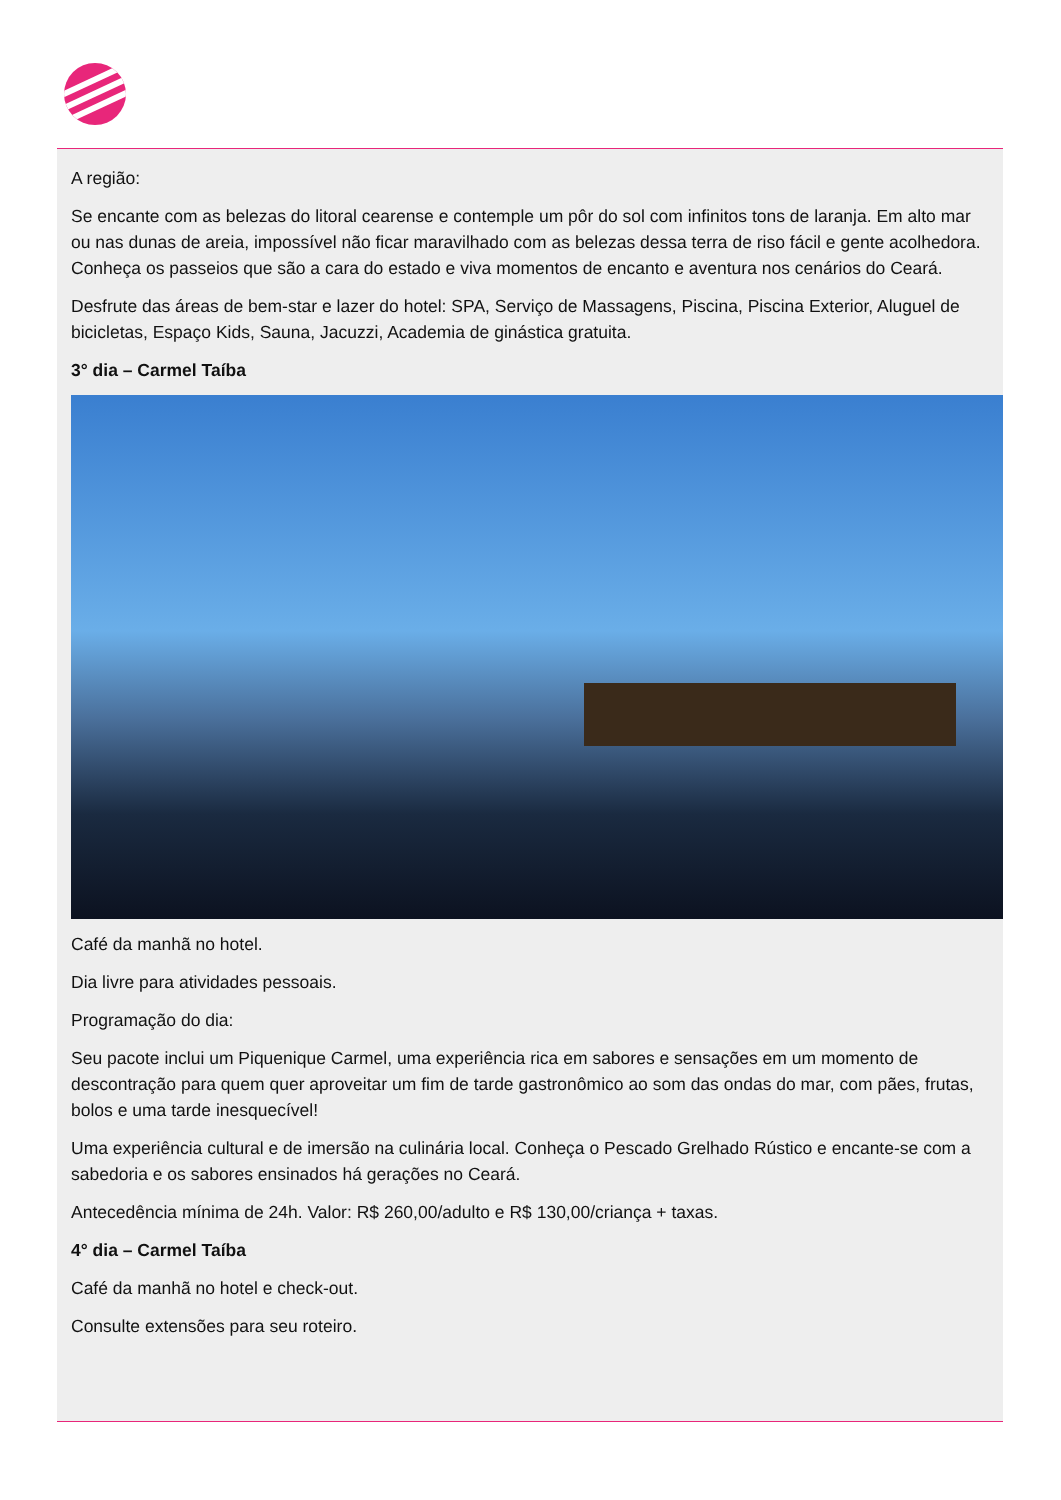A região:
Se encante com as belezas do litoral cearense e contemple um pôr do sol com infinitos tons de laranja. Em alto mar ou nas dunas de areia, impossível não ficar maravilhado com as belezas dessa terra de riso fácil e gente acolhedora. Conheça os passeios que são a cara do estado e viva momentos de encanto e aventura nos cenários do Ceará.
Desfrute das áreas de bem-star e lazer do hotel: SPA, Serviço de Massagens, Piscina, Piscina Exterior, Aluguel de bicicletas, Espaço Kids, Sauna, Jacuzzi, Academia de ginástica gratuita.
3° dia – Carmel Taíba
Café da manhã no hotel.
Dia livre para atividades pessoais.
Programação do dia:
Seu pacote inclui um Piquenique Carmel, uma experiência rica em sabores e sensações em um momento de descontração para quem quer aproveitar um fim de tarde gastronômico ao som das ondas do mar, com pães, frutas, bolos e uma tarde inesquecível!
Uma experiência cultural e de imersão na culinária local. Conheça o Pescado Grelhado Rústico e encante-se com a sabedoria e os sabores ensinados há gerações no Ceará.
Antecedência mínima de 24h. Valor: R$ 260,00/adulto e R$ 130,00/criança + taxas.
4° dia – Carmel Taíba
Café da manhã no hotel e check-out.
Consulte extensões para seu roteiro.